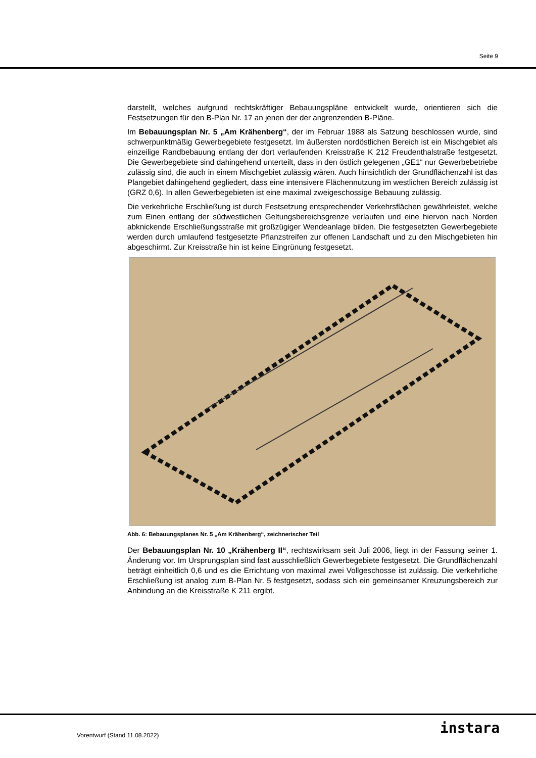Seite 9
darstellt, welches aufgrund rechtskräftiger Bebauungspläne entwickelt wurde, orientieren sich die Festsetzungen für den B-Plan Nr. 17 an jenen der der angrenzenden B-Pläne.
Im Bebauungsplan Nr. 5 „Am Krähenberg“, der im Februar 1988 als Satzung beschlossen wurde, sind schwerpunktmäßig Gewerbegebiete festgesetzt. Im äußersten nordöstlichen Bereich ist ein Mischgebiet als einzeilige Randbebauung entlang der dort verlaufenden Kreisstraße K 212 Freudenthalstraße festgesetzt. Die Gewerbegebiete sind dahingehend unterteilt, dass in den östlich gelegenen „GE1“ nur Gewerbebetriebe zulässig sind, die auch in einem Mischgebiet zulässig wären. Auch hinsichtlich der Grundflächenzahl ist das Plangebiet dahingehend gegliedert, dass eine intensivere Flächennutzung im westlichen Bereich zulässig ist (GRZ 0,6). In allen Gewerbegebieten ist eine maximal zweigeschossige Bebauung zulässig.
Die verkehrliche Erschließung ist durch Festsetzung entsprechender Verkehrsflächen gewährleistet, welche zum Einen entlang der südwestlichen Geltungsbereichsgrenze verlaufen und eine hiervon nach Norden abknickende Erschließungsstraße mit großzügiger Wendeanlage bilden. Die festgesetzten Gewerbegebiete werden durch umlaufend festgesetzte Pflanzstreifen zur offenen Landschaft und zu den Mischgebieten hin abgeschirmt. Zur Kreisstraße hin ist keine Eingrünung festgesetzt.
Abb. 6: Bebauungsplanes Nr. 5 „Am Krähenberg“, zeichnerischer Teil
Der Bebauungsplan Nr. 10 „Krähenberg II“, rechtswirksam seit Juli 2006, liegt in der Fassung seiner 1. Änderung vor. Im Ursprungsplan sind fast ausschließlich Gewerbegebiete festgesetzt. Die Grundflächenzahl beträgt einheitlich 0,6 und es die Errichtung von maximal zwei Vollgeschosse ist zulässig. Die verkehrliche Erschließung ist analog zum B-Plan Nr. 5 festgesetzt, sodass sich ein gemeinsamer Kreuzungsbereich zur Anbindung an die Kreisstraße K 211 ergibt.
Vorentwurf (Stand 11.08.2022) instara